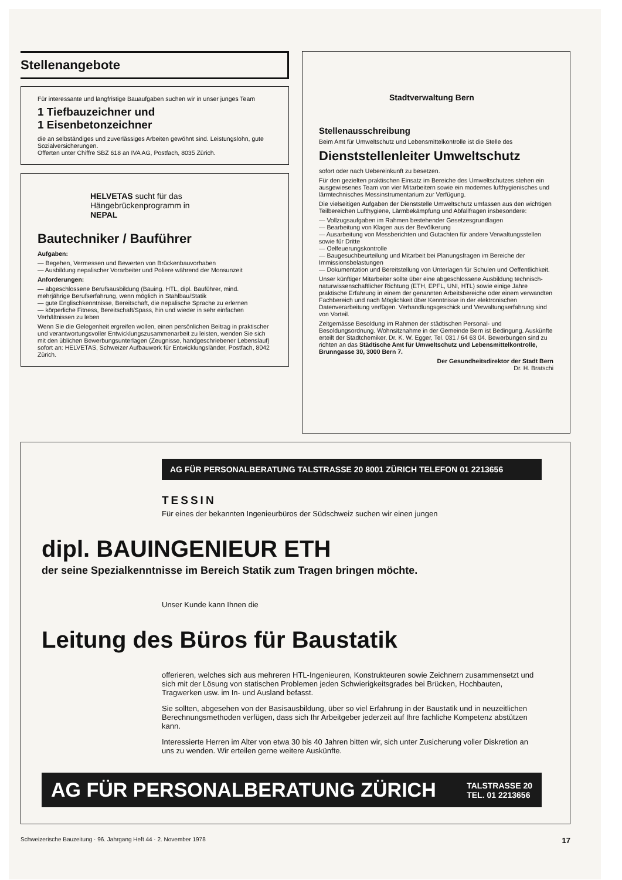Stellenangebote
Für interessante und langfristige Bauaufgaben suchen wir in unser junges Team
1 Tiefbauzeichner und
1 Eisenbetonzeichner
die an selbständiges und zuverlässiges Arbeiten gewöhnt sind. Leistungslohn, gute Sozialversicherungen.
Offerten unter Chiffre SBZ 618 an IVA AG, Postfach, 8035 Zürich.
HELVETAS sucht für das
Hängebrückenprogramm in
NEPAL
Bautechniker / Bauführer
Aufgaben:
— Begehen, Vermessen und Bewerten von Brückenbauvorhaben
— Ausbildung nepalischer Vorarbeiter und Poliere während der Monsunzeit
Anforderungen:
— abgeschlossene Berufsausbildung (Bauing. HTL, dipl. Bauführer, mind. mehrjährige Berufserfahrung, wenn möglich in Stahlbau/Statik
— gute Englischkenntnisse, Bereitschaft, die nepalische Sprache zu erlernen
— körperliche Fitness, Bereitschaft/Spass, hin und wieder in sehr einfachen Verhältnissen zu leben
Wenn Sie die Gelegenheit ergreifen wollen, einen persönlichen Beitrag in praktischer und verantwortungsvoller Entwicklungszusammenarbeit zu leisten, wenden Sie sich mit den üblichen Bewerbungsunterlagen (Zeugnisse, handgeschriebener Lebenslauf) sofort an: HELVETAS, Schweizer Aufbauwerk für Entwicklungsländer, Postfach, 8042 Zürich.
Stadtverwaltung Bern
Stellenausschreibung
Beim Amt für Umweltschutz und Lebensmittelkontrolle ist die Stelle des
Dienststellenleiter Umweltschutz
sofort oder nach Uebereinkunft zu besetzen.
Für den gezielten praktischen Einsatz im Bereiche des Umweltschutzes stehen ein ausgewiesenes Team von vier Mitarbeitern sowie ein modernes lufthygienisches und lärmtechnisches Messinstrumentarium zur Verfügung.
Die vielseitigen Aufgaben der Dienststelle Umweltschutz umfassen aus den wichtigen Teilbereichen Lufthygiene, Lärmbekämpfung und Abfallfragen insbesondere:
— Vollzugsaufgaben im Rahmen bestehender Gesetzesgrundlagen
— Bearbeitung von Klagen aus der Bevölkerung
— Ausarbeitung von Messberichten und Gutachten für andere Verwaltungsstellen sowie für Dritte
— Oelfeuerungskontrolle
— Baugesuchbeurteilung und Mitarbeit bei Planungsfragen im Bereiche der Immissionsbelastungen
— Dokumentation und Bereitstellung von Unterlagen für Schulen und Oeffentlichkeit.
Unser künftiger Mitarbeiter sollte über eine abgeschlossene Ausbildung technisch-naturwissenschaftlicher Richtung (ETH, EPFL, UNI, HTL) sowie einige Jahre praktische Erfahrung in einem der genannten Arbeitsbereiche oder einem verwandten Fachbereich und nach Möglichkeit über Kenntnisse in der elektronischen Datenverarbeitung verfügen. Verhandlungsgeschick und Verwaltungserfahrung sind von Vorteil.
Zeitgemässe Besoldung im Rahmen der städtischen Personal- und Besoldungsordnung. Wohnsitznahme in der Gemeinde Bern ist Bedingung. Auskünfte erteilt der Stadtchemiker, Dr. K. W. Egger, Tel. 031 / 64 63 04. Bewerbungen sind zu richten an das Städtische Amt für Umweltschutz und Lebensmittelkontrolle, Brunngasse 30, 3000 Bern 7.
Der Gesundheitsdirektor der Stadt Bern
Dr. H. Bratschi
AG FÜR PERSONALBERATUNG TALSTRASSE 20 8001 ZÜRICH TELEFON 01 2213656
TESSIN
Für eines der bekannten Ingenieurbüros der Südschweiz suchen wir einen jungen
dipl. BAUINGENIEUR ETH
der seine Spezialkenntnisse im Bereich Statik zum Tragen bringen möchte.
Unser Kunde kann Ihnen die
Leitung des Büros für Baustatik
offerieren, welches sich aus mehreren HTL-Ingenieuren, Konstrukteuren sowie Zeichnern zusammensetzt und sich mit der Lösung von statischen Problemen jeden Schwierigkeitsgrades bei Brücken, Hochbauten, Tragwerken usw. im In- und Ausland befasst.
Sie sollten, abgesehen von der Basisausbildung, über so viel Erfahrung in der Baustatik und in neuzeitlichen Berechnungsmethoden verfügen, dass sich Ihr Arbeitgeber jederzeit auf Ihre fachliche Kompetenz abstützen kann.
Interessierte Herren im Alter von etwa 30 bis 40 Jahren bitten wir, sich unter Zusicherung voller Diskretion an uns zu wenden. Wir erteilen gerne weitere Auskünfte.
AG FÜR PERSONALBERATUNG ZÜRICH TALSTRASSE 20
TEL. 01 2213656
Schweizerische Bauzeitung · 96. Jahrgang Heft 44 · 2. November 1978 17